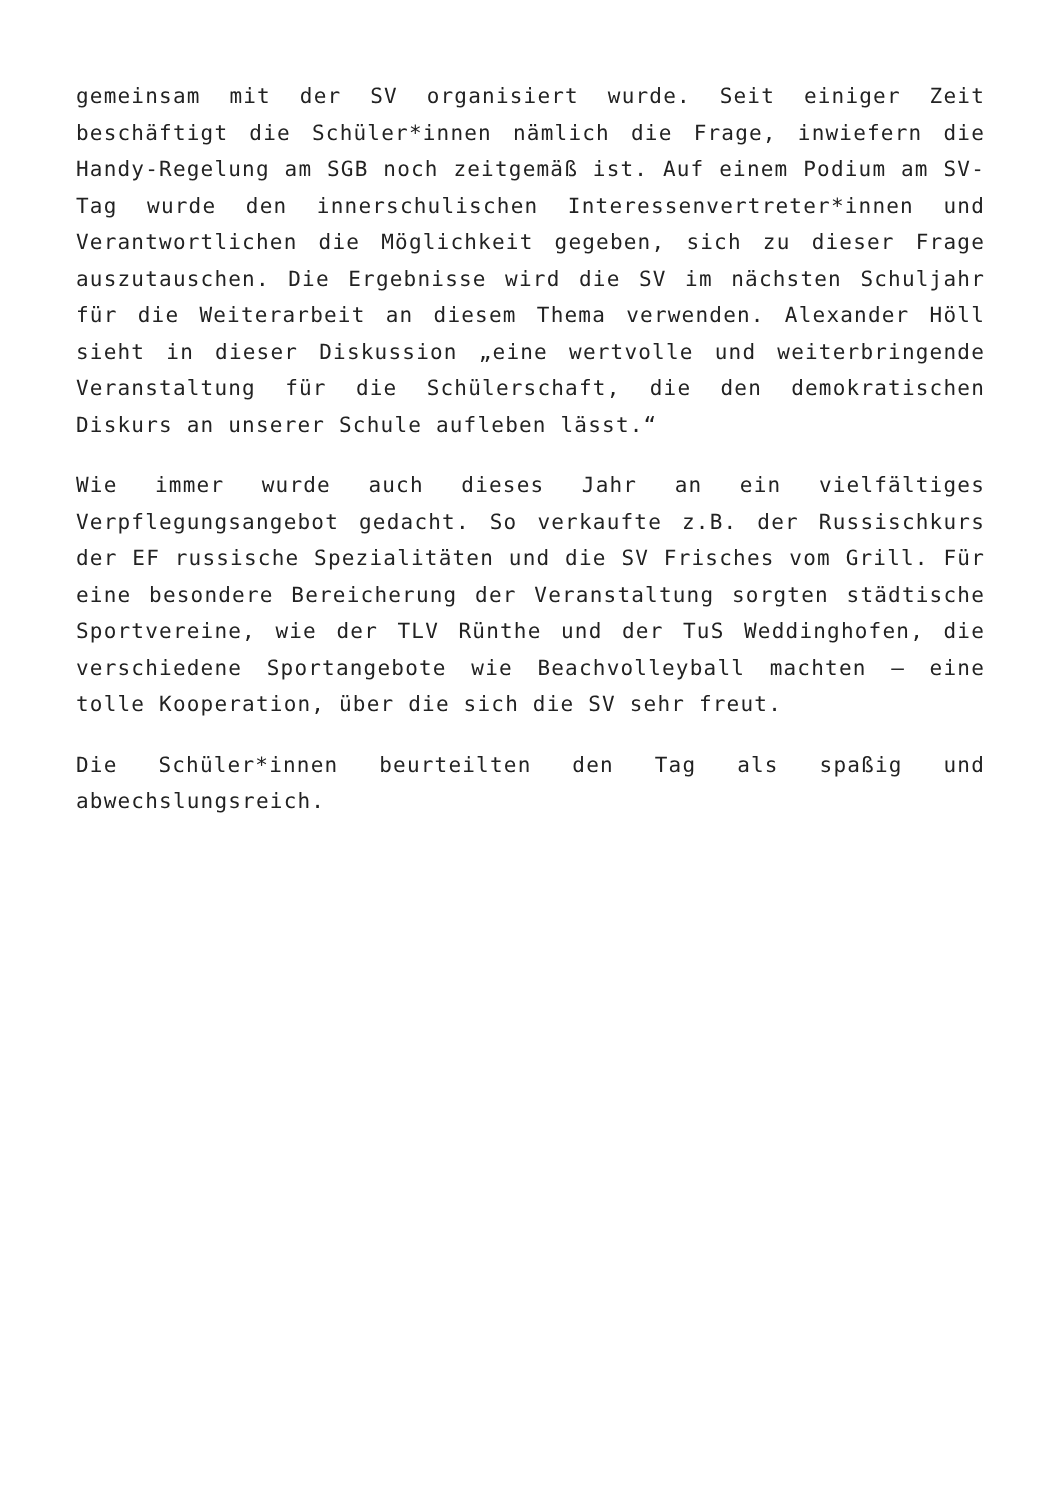gemeinsam mit der SV organisiert wurde. Seit einiger Zeit beschäftigt die Schüler*innen nämlich die Frage, inwiefern die Handy-Regelung am SGB noch zeitgemäß ist. Auf einem Podium am SV-Tag wurde den innerschulischen Interessenvertreter*innen und Verantwortlichen die Möglichkeit gegeben, sich zu dieser Frage auszutauschen. Die Ergebnisse wird die SV im nächsten Schuljahr für die Weiterarbeit an diesem Thema verwenden. Alexander Höll sieht in dieser Diskussion „eine wertvolle und weiterbringende Veranstaltung für die Schülerschaft, die den demokratischen Diskurs an unserer Schule aufleben lässt.“
Wie immer wurde auch dieses Jahr an ein vielfältiges Verpflegungsangebot gedacht. So verkaufte z.B. der Russischkurs der EF russische Spezialitäten und die SV Frisches vom Grill. Für eine besondere Bereicherung der Veranstaltung sorgten städtische Sportvereine, wie der TLV Rünthe und der TuS Weddinghofen, die verschiedene Sportangebote wie Beachvolleyball machten – eine tolle Kooperation, über die sich die SV sehr freut.
Die Schüler*innen beurteilten den Tag als spaßig und abwechslungsreich.